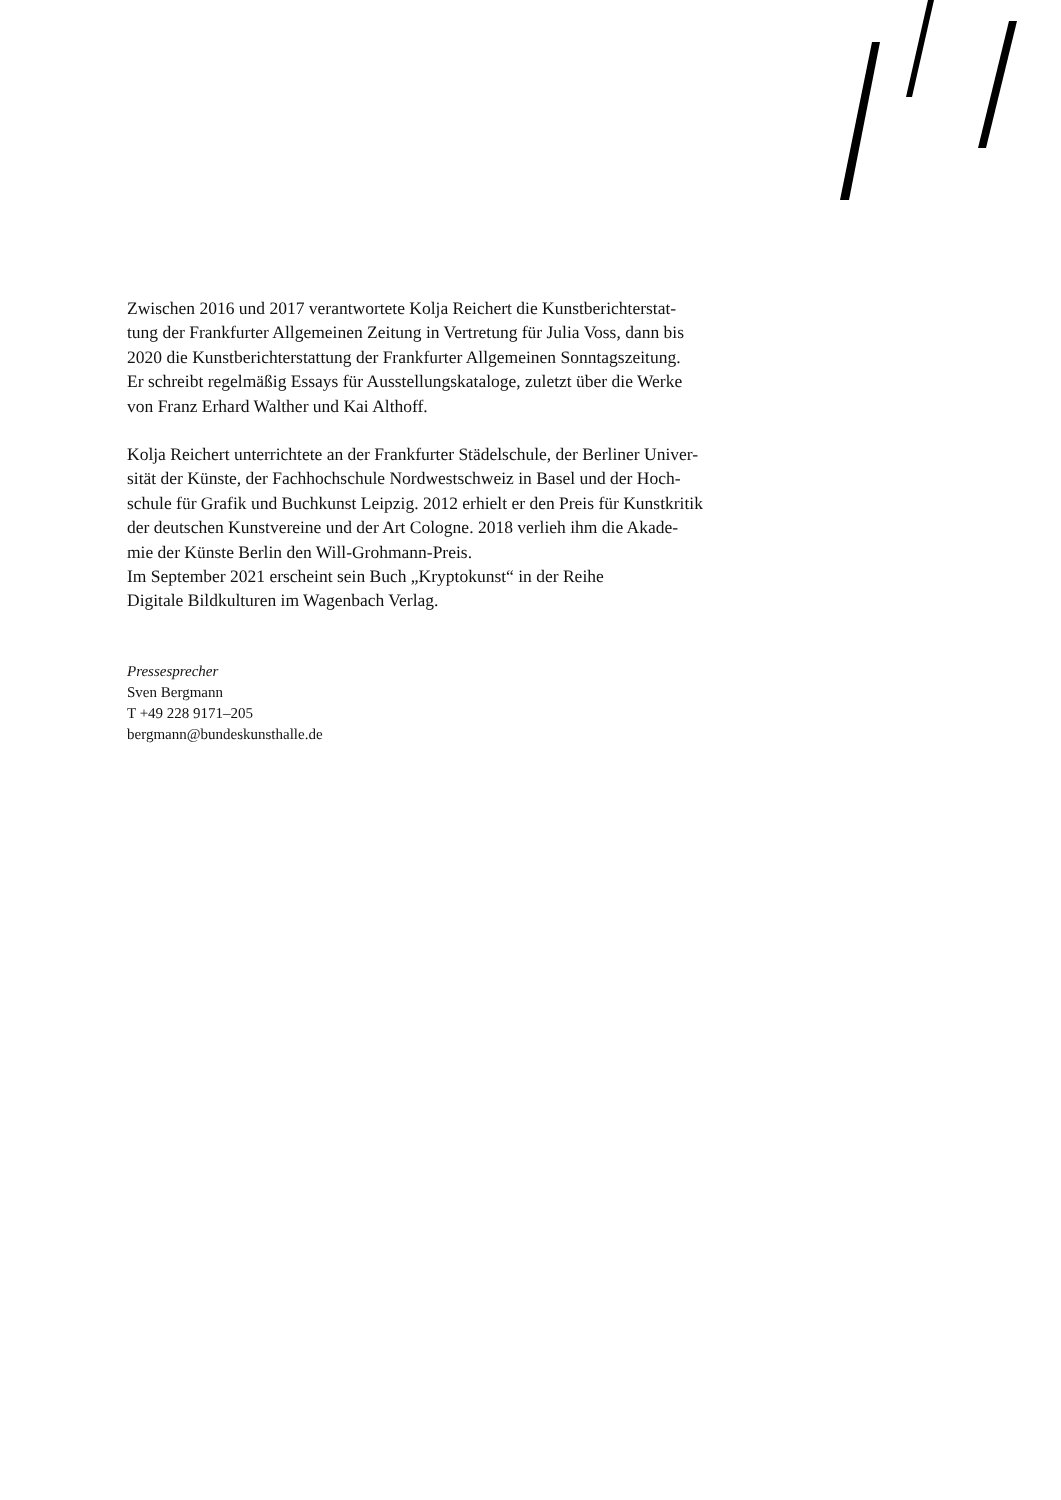Zwischen 2016 und 2017 verantwortete Kolja Reichert die Kunstberichterstat-
tung der Frankfurter Allgemeinen Zeitung in Vertretung für Julia Voss, dann bis
2020 die Kunstberichterstattung der Frankfurter Allgemeinen Sonntagszeitung.
Er schreibt regelmäßig Essays für Ausstellungskataloge, zuletzt über die Werke
von Franz Erhard Walther und Kai Althoff.
Kolja Reichert unterrichtete an der Frankfurter Städelschule, der Berliner Univer-
sität der Künste, der Fachhochschule Nordwestschweiz in Basel und der Hoch-
schule für Grafik und Buchkunst Leipzig. 2012 erhielt er den Preis für Kunstkritik
der deutschen Kunstvereine und der Art Cologne. 2018 verlieh ihm die Akade-
mie der Künste Berlin den Will-Grohmann-Preis.
Im September 2021 erscheint sein Buch „Kryptokunst“ in der Reihe
Digitale Bildkulturen im Wagenbach Verlag.
Pressesprecher
Sven Bergmann
T +49 228 9171–205
bergmann@bundeskunsthalle.de